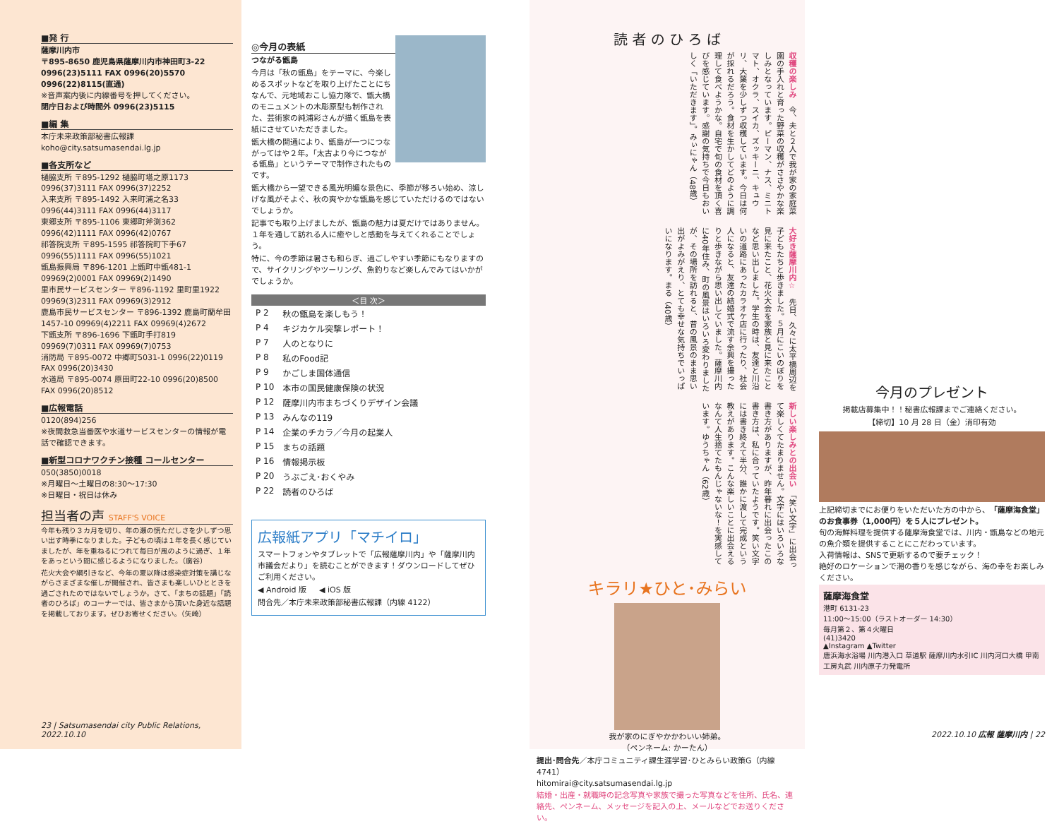■発 行
薩摩川内市
〒895-8650 鹿児島県薩摩川内市神田町3-22
0996(23)5111 FAX 0996(20)5570
0996(22)8115(直通)
※音声案内後に内線番号を押してください。
閉庁日および時間外 0996(23)5115
■編 集
本庁未来政策部秘書広報課
koho@city.satsumasendai.lg.jp
■各支所など
樋脇支所 〒895-1292 樋脇町塔之原1173 0996(37)3111 FAX 0996(37)2252
入来支所 〒895-1492 入来町浦之名33 0996(44)3111 FAX 0996(44)3117
東郷支所 〒895-1106 東郷町斧渕362 0996(42)1111 FAX 0996(42)0767
祁答院支所 〒895-1595 祁答院町下手67 0996(55)1111 FAX 0996(55)1021
甑島振興局 〒896-1201 上甑町中甑481-1 09969(2)0001 FAX 09969(2)1490
里市民サービスセンター 〒896-1192 里町里1922 09969(3)2311 FAX 09969(3)2912
鹿島市民サービスセンター 〒896-1392 鹿島町藺牟田1457-10 09969(4)2211 FAX 09969(4)2672
下甑支所 〒896-1696 下甑町手打819 09969(7)0311 FAX 09969(7)0753
消防局 〒895-0072 中郷町5031-1 0996(22)0119 FAX 0996(20)3430
水道局 〒895-0074 原田町22-10 0996(20)8500 FAX 0996(20)8512
■広報電話
0120(894)256
※夜間救急当番医や水道サービスセンターの情報が電話で確認できます。
■新型コロナワクチン接種 コールセンター
050(3850)0018
※月曜日～土曜日の8:30～17:30
※日曜日・祝日は休み
担当者の声 STAFF'S VOICE
今年も残り３カ月を切り、年の瀬の慌ただしさを少しずつ思い出す時季になりました。子どもの頃は１年を長く感じていましたが、年を重ねるにつれて毎日が風のように過ぎ、１年をあっという間に感じるようになりました。（廣谷）
花火大会や綱引きなど、今年の夏以降は感染症対策を講じながらさまざまな催しが開催され、皆さまも楽しいひとときを過ごされたのではないでしょうか。さて、「まちの話題」「読者のひろば」のコーナーでは、皆さまから頂いた身近な話題を掲載しております。ぜひお寄せください。（矢崎）
23 | Satsumasendai city Public Relations, 2022.10.10
◎今月の表紙
つながる甑島
今月は「秋の甑島」をテーマに、今楽しめるスポットなどを取り上げたことにちなんで、元地域おこし協力隊で、甑大橋のモニュメントの木彫原型も制作された、芸術家の純浦彩さんが描く甑島を表紙にさせていただきました。
甑大橋の開通により、甑島が一つにつながってはや２年。「太古より今につながる甑島」というテーマで制作されたものです。
甑大橋から一望できる風光明媚な景色に、季節が移ろい始め、涼しげな風がそよぐ、秋の爽やかな甑島を感じていただけるのではないでしょうか。
記事でも取り上げましたが、甑島の魅力は夏だけではありません。１年を通して訪れる人に癒やしと感動を与えてくれることでしょう。
特に、今の季節は暑さも和らぎ、過ごしやすい季節にもなりますので、サイクリングやツーリング、魚釣りなど楽しんでみてはいかがでしょうか。
＜目 次＞
| P 2 | 秋の甑島を楽しもう！ |
| P 4 | キジカケル突撃レポート！ |
| P 7 | 人のとなりに |
| P 8 | 私のFood記 |
| P 9 | かごしま国体通信 |
| P 10 | 本市の国民健康保険の状況 |
| P 12 | 薩摩川内市まちづくりデザイン会議 |
| P 13 | みんなの119 |
| P 14 | 企業のチカラ／今月の起業人 |
| P 15 | まちの話題 |
| P 16 | 情報掲示板 |
| P 20 | うぶごえ･おくやみ |
| P 22 | 読者のひろば |
広報紙アプリ「マチイロ」
スマートフォンやタブレットで「広報薩摩川内」や「薩摩川内市議会だより」を読むことができます！ダウンロードしてぜひご利用ください。
◀ Android 版 　 ◀ iOS 版
問合先／本庁未来政策部秘書広報課（内線 4122）
読 者 の ひ ろ ば
収穫の楽しみ　今、夫と２人で我が家の家庭菜園の手入れと育った野菜の収穫がささやかな楽しみとなっています。ピーマン、ナス、ミニトマト、オクラ、スイカ、ズッキーニ、キュウリ、大葉を少しずつ収穫しています。今日は何が採れるだろう。食材を生かしてどのように調理して食べようかな。自宅で旬の食材を頂く喜びを感じています。感謝の気持ちで今日もおいしく「いただきます」。みぃにゃん（48歳）
大好き薩摩川内☆　先日、久々に太平橋周辺を子どもたちと歩きました。５月にこいのぼりを見に来たこと、花火大会を家族と見に来たことなど思い出しました。学生の時は、友達と川沿いの道路にあったカラオケ店に行ったり、社会人になると、友達の結婚式で流す余興を撮ったりと歩きながら思い出していました。薩摩川内に40年住み、町の風景はいろいろ変わりましたが、その場所を訪れると、昔の風景のまま思い出がよみがえり、とても幸せな気持ちでいっぱいになります。まる（40歳）
新しい楽しみとの出会い　「笑い文字」に出会って楽しくてたまりません。文字にはいろいろな書き方がありますが、昨年暮れに出会ったこの書き方は、私に合っていたようです。笑い文字には書き終えて半分、誰かに渡して完成という教えがあります。こんな楽しいことに出会えるなんて人生捨てたもんじゃないな！を実感しています。ゆうちゃん（62歳）
キラリ★ひと･みらい
我が家のにぎやかかわいい姉弟。
（ペンネーム: かーたん）
提出･問合先／本庁コミュニティ課生涯学習･ひとみらい政策G（内線4741）
hitomirai@city.satsumasendai.lg.jp
結婚・出産・就職時の記念写真や家族で撮った写真などを住所、氏名、連絡先、ペンネーム、メッセージを記入の上、メールなどでお送りください。
今月のプレゼント
掲載店募集中！！秘書広報課までご連絡ください。
【締切】10 月 28 日（金）消印有効
上記締切までにお便りをいただいた方の中から、「薩摩海食堂」のお食事券（1,000円）を５人にプレゼント。
旬の海鮮料理を提供する薩摩海食堂では、川内・甑島などの地元の魚介類を提供することにこだわっています。
入荷情報は、SNSで更新するので要チェック！
絶好のロケーションで潮の香りを感じながら、海の幸をお楽しみください。
薩摩海食堂
港町 6131-23
11:00～15:00（ラストオーダー 14:30）
毎月第２、第４火曜日
(41)3420
▲Instagram ▲Twitter
唐浜海水浴場 川内港入口 草道駅 薩摩川内水引IC 川内河口大橋 甲南工房丸武 川内原子力発電所
2022.10.10 広報 薩摩川内 | 22